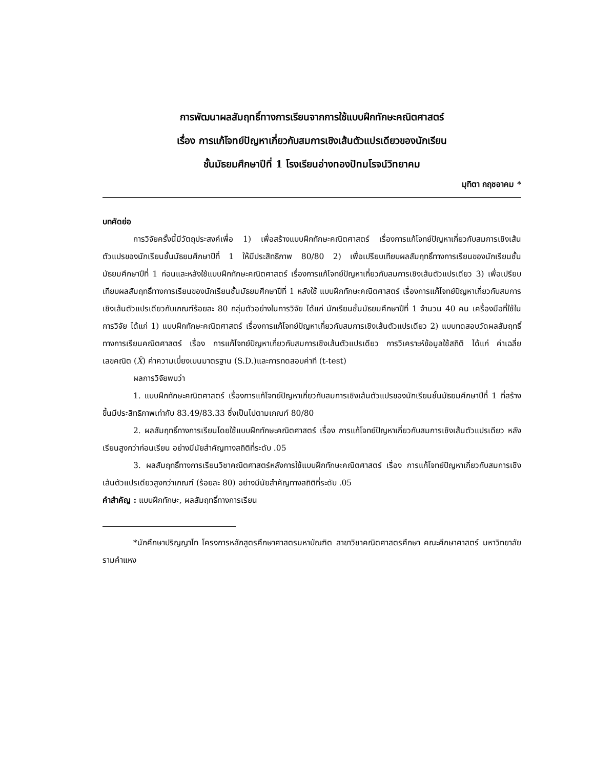การพัฒนาผลสัมฤทธิ์ทางการเรียนจากการใช้แบบฝึกทักษะคณิตศาสตร์
เรื่อง การแก้โจทย์ปัญหาเกี่ยวกับสมการเชิงเส้นตัวแปรเดียวของนักเรียน
ชั้นมัธยมศึกษาปีที่ 1 โรงเรียนอ่างทองปัทมโรจน์วิทยาคม
มุทิตา กฤชอาคม *
บทคัดย่อ
การวิจัยครั้งนี้มีวัตถุประสงค์เพื่อ 1) เพื่อสร้างแบบฝึกทักษะคณิตศาสตร์ เรื่องการแก้โจทย์ปัญหาเกี่ยวกับสมการเชิงเส้นตัวแปรของนักเรียนชั้นมัธยมศึกษาปีที่ 1 ให้มีประสิทธิภาพ 80/80 2) เพื่อเปรียบเทียบผลสัมฤทธิ์ทางการเรียนของนักเรียนชั้นมัธยมศึกษาปีที่ 1 ก่อนและหลังใช้แบบฝึกทักษะคณิตศาสตร์ เรื่องการแก้โจทย์ปัญหาเกี่ยวกับสมการเชิงเส้นตัวแปรเดียว 3) เพื่อเปรียบเทียบผลสัมฤทธิ์ทางการเรียนของนักเรียนชั้นมัธยมศึกษาปีที่ 1 หลังใช้ แบบฝึกทักษะคณิตศาสตร์ เรื่องการแก้โจทย์ปัญหาเกี่ยวกับสมการเชิงเส้นตัวแปรเดียวกับเกณฑ์ร้อยละ 80 กลุ่มตัวอย่างในการวิจัย ได้แก่ นักเรียนชั้นมัธยมศึกษาปีที่ 1 จำนวน 40 คน เครื่องมือที่ใช้ในการวิจัย ได้แก่ 1) แบบฝึกทักษะคณิตศาสตร์ เรื่องการแก้โจทย์ปัญหาเกี่ยวกับสมการเชิงเส้นตัวแปรเดียว 2) แบบทดสอบวัดผลสัมฤทธิ์ทางการเรียนคณิตศาสตร์ เรื่อง การแก้โจทย์ปัญหาเกี่ยวกับสมการเชิงเส้นตัวแปรเดียว การวิเคราะห์ข้อมูลใช้สถิติ ได้แก่ ค่าเฉลี่ยเลขคณิต (X̄) ค่าความเบี่ยงเบนมาตรฐาน (S.D.)และการทดสอบค่าที (t-test)
ผลการวิจัยพบว่า
1. แบบฝึกทักษะคณิตศาสตร์ เรื่องการแก้โจทย์ปัญหาเกี่ยวกับสมการเชิงเส้นตัวแปรของนักเรียนชั้นมัธยมศึกษาปีที่ 1 ที่สร้างขึ้นมีประสิทธิภาพเท่ากับ 83.49/83.33 ซึ่งเป็นไปตามเกณฑ์ 80/80
2. ผลสัมฤทธิ์ทางการเรียนโดยใช้แบบฝึกทักษะคณิตศาสตร์ เรื่อง การแก้โจทย์ปัญหาเกี่ยวกับสมการเชิงเส้นตัวแปรเดียว หลังเรียนสูงกว่าก่อนเรียน อย่างมีนัยสำคัญทางสถิติที่ระดับ .05
3. ผลสัมฤทธิ์ทางการเรียนวิชาคณิตศาสตร์หลังการใช้แบบฝึกทักษะคณิตศาสตร์ เรื่อง การแก้โจทย์ปัญหาเกี่ยวกับสมการเชิงเส้นตัวแปรเดียวสูงกว่าเกณฑ์ (ร้อยละ 80) อย่างมีนัยสำคัญทางสถิติที่ระดับ .05
คำสำคัญ : แบบฝึกทักษะ, ผลสัมฤทธิ์ทางการเรียน
*นักศึกษาปริญญาโท โครงการหลักสูตรศึกษาศาสตรมหาบัณฑิต สาขาวิชาคณิตศาสตรศึกษา คณะศึกษาศาสตร์ มหาวิทยาลัยรามคำแหง